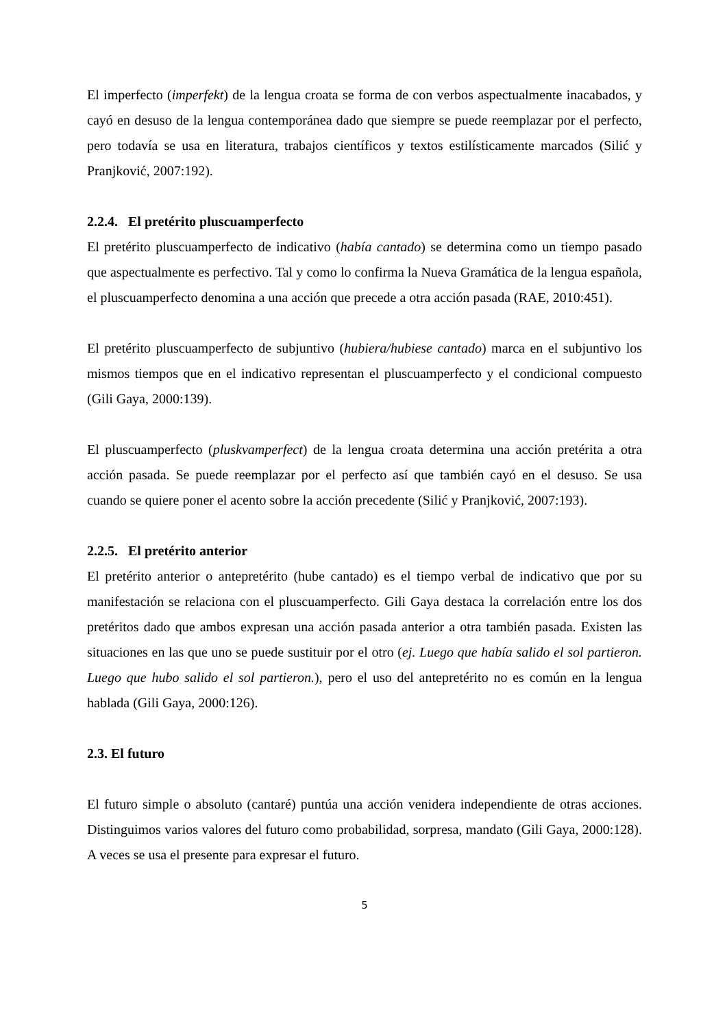El imperfecto (imperfekt) de la lengua croata se forma de con verbos aspectualmente inacabados, y cayó en desuso de la lengua contemporánea dado que siempre se puede reemplazar por el perfecto, pero todavía se usa en literatura, trabajos científicos y textos estilísticamente marcados (Silić y Pranjković, 2007:192).
2.2.4. El pretérito pluscuamperfecto
El pretérito pluscuamperfecto de indicativo (había cantado) se determina como un tiempo pasado que aspectualmente es perfectivo. Tal y como lo confirma la Nueva Gramática de la lengua española, el pluscuamperfecto denomina a una acción que precede a otra acción pasada (RAE, 2010:451).
El pretérito pluscuamperfecto de subjuntivo (hubiera/hubiese cantado) marca en el subjuntivo los mismos tiempos que en el indicativo representan el pluscuamperfecto y el condicional compuesto (Gili Gaya, 2000:139).
El pluscuamperfecto (pluskvamperfect) de la lengua croata determina una acción pretérita a otra acción pasada. Se puede reemplazar por el perfecto así que también cayó en el desuso. Se usa cuando se quiere poner el acento sobre la acción precedente (Silić y Pranjković, 2007:193).
2.2.5. El pretérito anterior
El pretérito anterior o antepretérito (hube cantado) es el tiempo verbal de indicativo que por su manifestación se relaciona con el pluscuamperfecto. Gili Gaya destaca la correlación entre los dos pretéritos dado que ambos expresan una acción pasada anterior a otra también pasada. Existen las situaciones en las que uno se puede sustituir por el otro (ej. Luego que había salido el sol partieron. Luego que hubo salido el sol partieron.), pero el uso del antepretérito no es común en la lengua hablada (Gili Gaya, 2000:126).
2.3. El futuro
El futuro simple o absoluto (cantaré) puntúa una acción venidera independiente de otras acciones. Distinguimos varios valores del futuro como probabilidad, sorpresa, mandato (Gili Gaya, 2000:128). A veces se usa el presente para expresar el futuro.
5